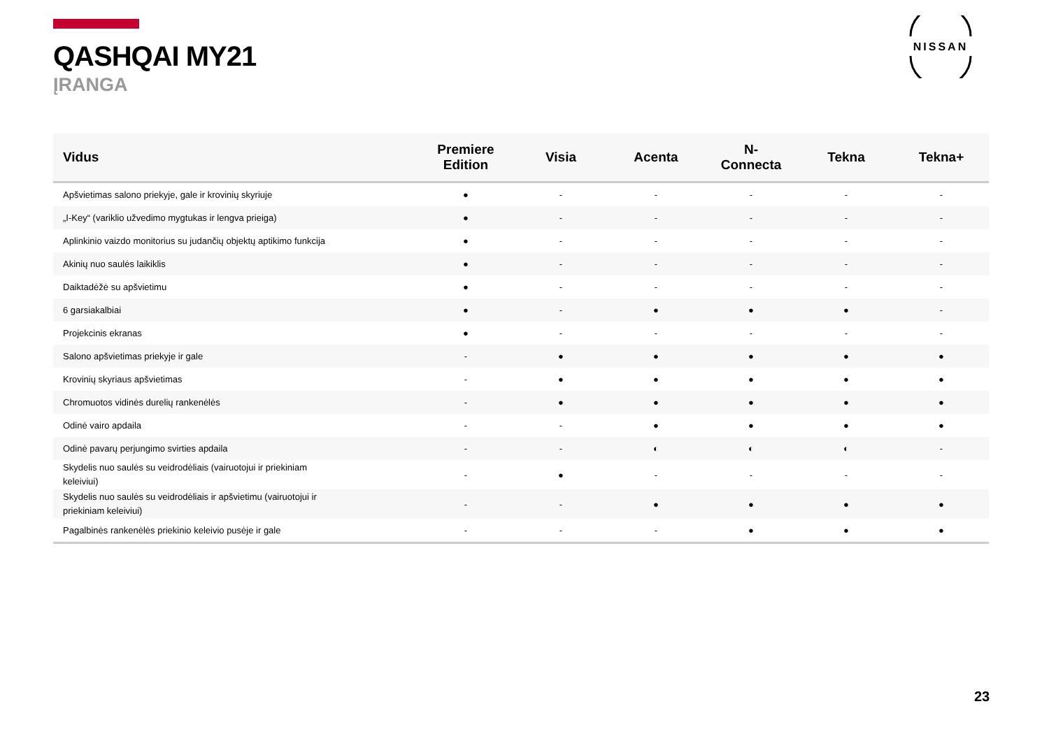QASHQAI MY21
ĮRANGA
NISSAN
| Vidus | Premiere Edition | Visia | Acenta | N- Connecta | Tekna | Tekna+ |
| --- | --- | --- | --- | --- | --- | --- |
| Apšvietimas salono priekyje, gale ir krovinių skyriuje | ● | - | - | - | - | - |
| „I-Key“ (variklio užvedimo mygtukas ir lengva prieiga) | ● | - | - | - | - | - |
| Aplinkinio vaizdo monitorius su judančių objektų aptikimo funkcija | ● | - | - | - | - | - |
| Akinių nuo saulės laikiklis | ● | - | - | - | - | - |
| Daiktadėžė su apšvietimu | ● | - | - | - | - | - |
| 6 garsiakalbiai | ● | - | ● | ● | ● | - |
| Projekcinis ekranas | ● | - | - | - | - | - |
| Salono apšvietimas priekyje ir gale | - | ● | ● | ● | ● | ● |
| Krovinių skyriaus apšvietimas | - | ● | ● | ● | ● | ● |
| Chromuotos vidinės durelių rankenėlės | - | ● | ● | ● | ● | ● |
| Odinė vairo apdaila | - | - | ● | ● | ● | ● |
| Odinė pavarų perjungimo svirties apdaila | - | - | ◐ | ◐ | ◐ | - |
| Skydelis nuo saulės su veidrodėliais (vairuotojui ir priekiniam keleiviui) | - | ● | - | - | - | - |
| Skydelis nuo saulės su veidrodėliais ir apšvietimu (vairuotojui ir priekiniam keleiviui) | - | - | ● | ● | ● | ● |
| Pagalbinės rankenėlės priekinio keleivio pusėje ir gale | - | - | - | ● | ● | ● |
23